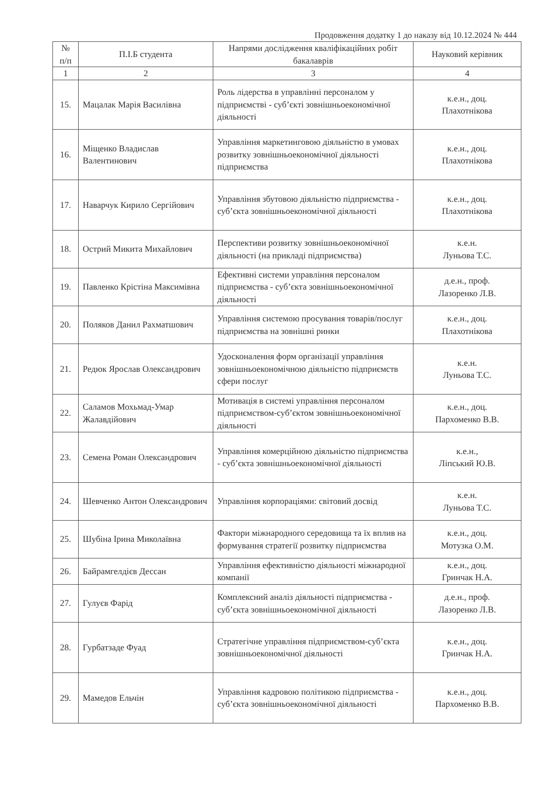Продовження додатку 1 до наказу від 10.12.2024 № 444
| № п/п | П.І.Б студента | Напрями дослідження кваліфікаційних робіт бакалаврів | Науковий керівник |
| --- | --- | --- | --- |
| 1 | 2 | 3 | 4 |
| 15. | Мацалак Марія Василівна | Роль лідерства в управлінні персоналом у підприємстві - суб’єкті зовнішньоекономічної діяльності | к.е.н., доц. Плахотнікова |
| 16. | Міщенко Владислав Валентинович | Управління маркетинговою діяльністю в умовах розвитку зовнішньоекономічної діяльності підприємства | к.е.н., доц. Плахотнікова |
| 17. | Наварчук Кирило Сергійович | Управління збутовою діяльністю підприємства - суб’єкта зовнішньоекономічної діяльності | к.е.н., доц. Плахотнікова |
| 18. | Острий Микита Михайлович | Перспективи розвитку зовнішньоекономічної діяльності (на прикладі підприємства) | к.е.н. Луньова Т.С. |
| 19. | Павленко Крістіна Максимівна | Ефективні системи управління персоналом підприємства - суб’єкта зовнішньоекономічної діяльності | д.е.н., проф. Лазоренко Л.В. |
| 20. | Поляков Данил Рахматшович | Управління системою просування товарів/послуг підприємства на зовнішні ринки | к.е.н., доц. Плахотнікова |
| 21. | Редюк Ярослав Олександрович | Удосконалення форм організації управління зовнішньоекономічною діяльністю підприємств сфери послуг | к.е.н. Луньова Т.С. |
| 22. | Саламов Мохьмад-Умар Жалавдійович | Мотивація в системі управління персоналом підприємством-суб’єктом зовнішньоекономічної діяльності | к.е.н., доц. Пархоменко В.В. |
| 23. | Семена Роман Олександрович | Управління комерційною діяльністю підприємства - суб’єкта зовнішньоекономічної діяльності | к.е.н., Ліпський Ю.В. |
| 24. | Шевченко Антон Олександрович | Управління корпораціями: світовий досвід | к.е.н. Луньова Т.С. |
| 25. | Шубіна Ірина Миколаївна | Фактори міжнародного середовища та їх вплив на формування стратегії розвитку підприємства | к.е.н., доц. Мотузка О.М. |
| 26. | Байрамгелдієв Дессан | Управління ефективністю діяльності міжнародної компанії | к.е.н., доц. Гринчак Н.А. |
| 27. | Гулуєв Фарід | Комплексний аналіз діяльності підприємства - суб’єкта зовнішньоекономічної діяльності | д.е.н., проф. Лазоренко Л.В. |
| 28. | Гурбатзаде Фуад | Стратегічне управління підприємством-суб’єкта зовнішньоекономічної діяльності | к.е.н., доц. Гринчак Н.А. |
| 29. | Мамедов Ельчін | Управління кадровою політикою підприємства - суб’єкта зовнішньоекономічної діяльності | к.е.н., доц. Пархоменко В.В. |